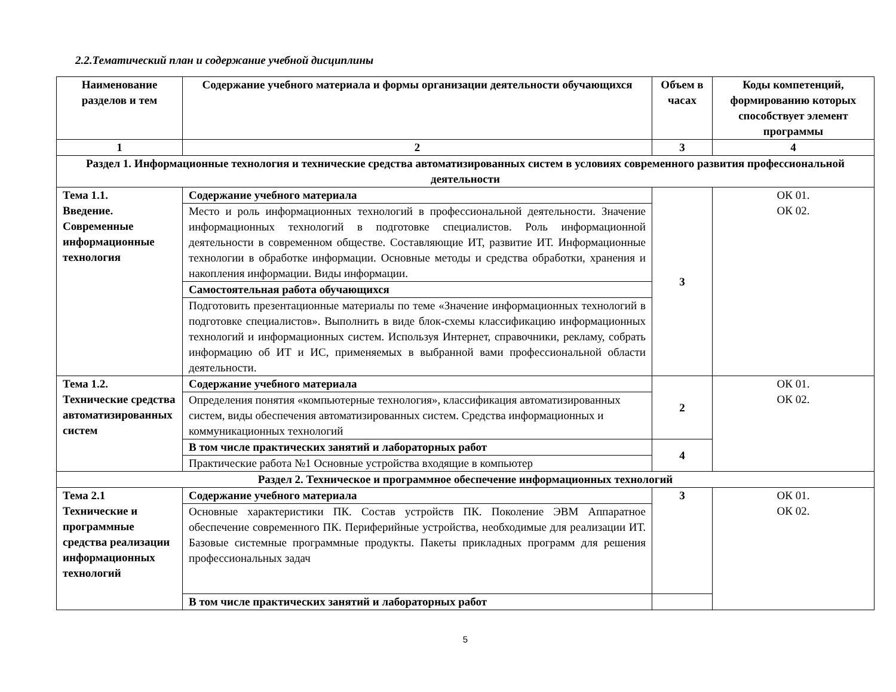2.2.Тематический план и содержание учебной дисциплины
| Наименование разделов и тем | Содержание учебного материала и формы организации деятельности обучающихся | Объем в часах | Коды компетенций, формированию которых способствует элемент программы |
| --- | --- | --- | --- |
| 1 | 2 | 3 | 4 |
| Раздел 1. Информационные технология и технические средства автоматизированных систем в условиях современного развития профессиональной деятельности | | | |
| Тема 1.1. Введение. Современные информационные технология | Содержание учебного материала | 3 | ОК 01. ОК 02. |
| | Место и роль информационных технологий в профессиональной деятельности. Значение информационных технологий в подготовке специалистов. Роль информационной деятельности в современном обществе. Составляющие ИТ, развитие ИТ. Информационные технологии в обработке информации. Основные методы и средства обработки, хранения и накопления информации. Виды информации. | | |
| | Самостоятельная работа обучающихся | | |
| | Подготовить презентационные материалы по теме «Значение информационных технологий в подготовке специалистов». Выполнить в виде блок-схемы классификацию информационных технологий и информационных систем. Используя Интернет, справочники, рекламу, собрать информацию об ИТ и ИС, применяемых в выбранной вами профессиональной области деятельности. | | |
| Тема 1.2. Технические средства автоматизированных систем | Содержание учебного материала | 2 | ОК 01. ОК 02. |
| | Определения понятия «компьютерные технология», классификация автоматизированных систем, виды обеспечения автоматизированных систем. Средства информационных и коммуникационных технологий | | |
| | В том числе практических занятий и лабораторных работ | 4 | |
| | Практические работа №1 Основные устройства входящие в компьютер | | |
| Раздел 2. Техническое и программное обеспечение информационных технологий | | | |
| Тема 2.1 Технические и программные средства реализации информационных технологий | Содержание учебного материала | 3 | ОК 01. ОК 02. |
| | Основные характеристики ПК. Состав устройств ПК. Поколение ЭВМ Аппаратное обеспечение современного ПК. Периферийные устройства, необходимые для реализации ИТ. Базовые системные программные продукты. Пакеты прикладных программ для решения профессиональных задач | | |
| | В том числе практических занятий и лабораторных работ | | |
5